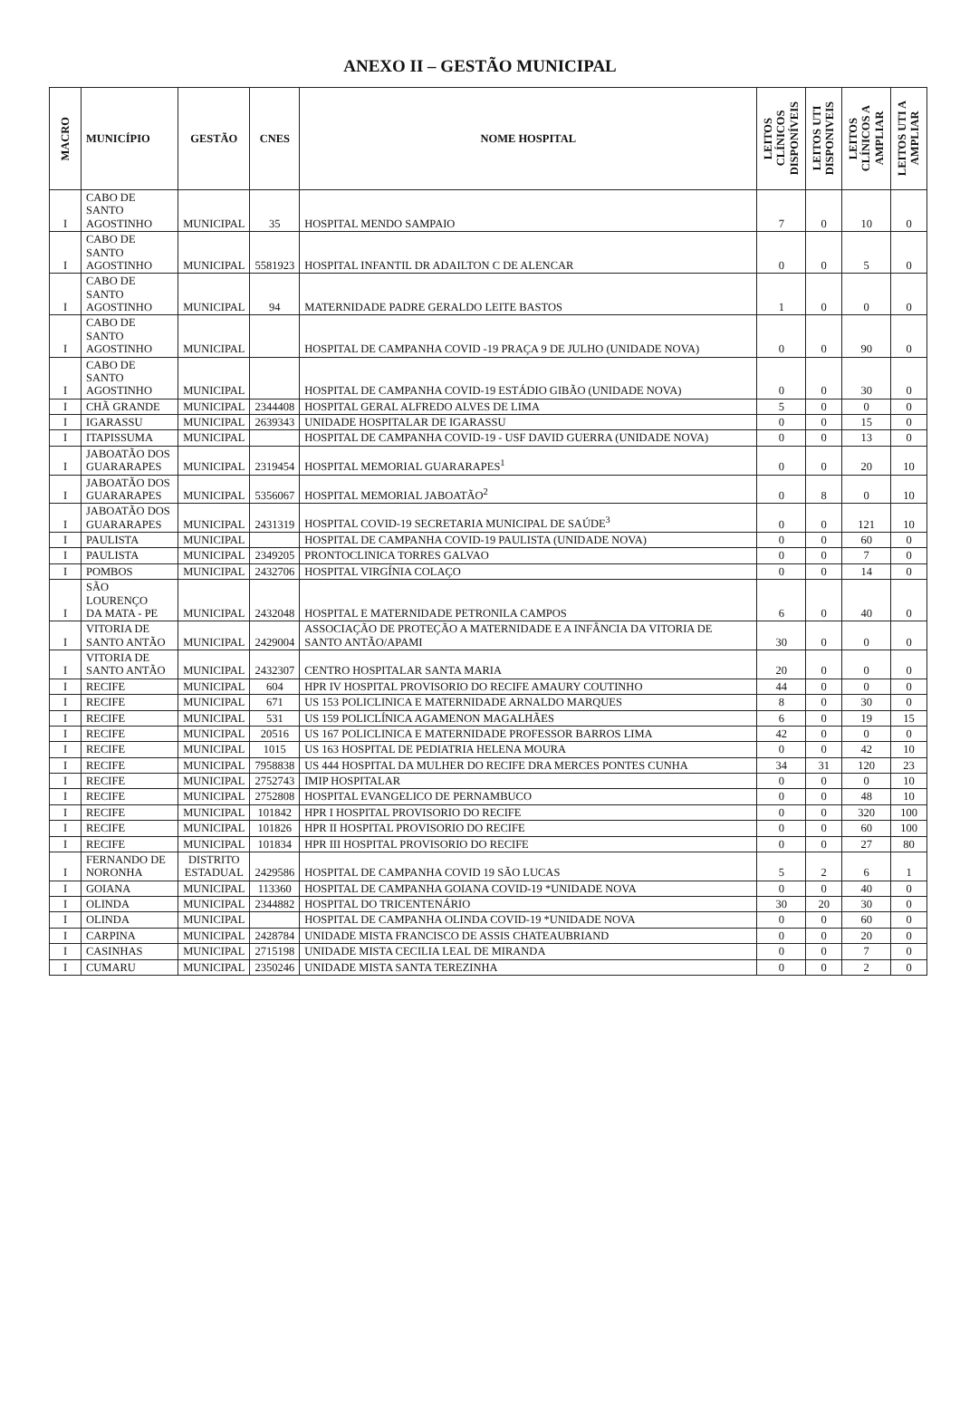ANEXO II – GESTÃO MUNICIPAL
| MACRO | MUNICÍPIO | GESTÃO | CNES | NOME HOSPITAL | LEITOS CLÍNICOS DISPONÍVEIS | LEITOS UTI DISPONIVEIS | LEITOS CLÍNICOS A AMPLIAR | LEITOS UTI A AMPLIAR |
| --- | --- | --- | --- | --- | --- | --- | --- | --- |
| I | CABO DE SANTO AGOSTINHO | MUNICIPAL | 35 | HOSPITAL MENDO SAMPAIO | 7 | 0 | 10 | 0 |
| I | CABO DE SANTO AGOSTINHO | MUNICIPAL | 5581923 | HOSPITAL INFANTIL DR ADAILTON C DE ALENCAR | 0 | 0 | 5 | 0 |
| I | CABO DE SANTO AGOSTINHO | MUNICIPAL | 94 | MATERNIDADE PADRE GERALDO LEITE BASTOS | 1 | 0 | 0 | 0 |
| I | CABO DE SANTO AGOSTINHO | MUNICIPAL | | HOSPITAL DE CAMPANHA COVID -19 PRAÇA 9 DE JULHO (UNIDADE NOVA) | 0 | 0 | 90 | 0 |
| I | CABO DE SANTO AGOSTINHO | MUNICIPAL | | HOSPITAL DE CAMPANHA COVID-19 ESTÁDIO GIBÃO (UNIDADE NOVA) | 0 | 0 | 30 | 0 |
| I | CHÃ GRANDE | MUNICIPAL | 2344408 | HOSPITAL GERAL ALFREDO ALVES DE LIMA | 5 | 0 | 0 | 0 |
| I | IGARASSU | MUNICIPAL | 2639343 | UNIDADE HOSPITALAR DE IGARASSU | 0 | 0 | 15 | 0 |
| I | ITAPISSUMA | MUNICIPAL | | HOSPITAL DE CAMPANHA COVID-19 - USF DAVID GUERRA (UNIDADE NOVA) | 0 | 0 | 13 | 0 |
| I | JABOATÃO DOS GUARARAPES | MUNICIPAL | 2319454 | HOSPITAL MEMORIAL GUARARAPES<sup>1</sup> | 0 | 0 | 20 | 10 |
| I | JABOATÃO DOS GUARARAPES | MUNICIPAL | 5356067 | HOSPITAL MEMORIAL JABOATÃO<sup>2</sup> | 0 | 8 | 0 | 10 |
| I | JABOATÃO DOS GUARARAPES | MUNICIPAL | 2431319 | HOSPITAL COVID-19 SECRETARIA MUNICIPAL DE SAÚDE<sup>3</sup> | 0 | 0 | 121 | 10 |
| I | PAULISTA | MUNICIPAL | | HOSPITAL DE CAMPANHA COVID-19 PAULISTA (UNIDADE NOVA) | 0 | 0 | 60 | 0 |
| I | PAULISTA | MUNICIPAL | 2349205 | PRONTOCLINICA TORRES GALVAO | 0 | 0 | 7 | 0 |
| I | POMBOS | MUNICIPAL | 2432706 | HOSPITAL VIRGÍNIA COLAÇO | 0 | 0 | 14 | 0 |
| I | SÃO LOURENÇO DA MATA - PE | MUNICIPAL | 2432048 | HOSPITAL E MATERNIDADE PETRONILA CAMPOS | 6 | 0 | 40 | 0 |
| I | VITORIA DE SANTO ANTÃO | MUNICIPAL | 2429004 | ASSOCIAÇÃO DE PROTEÇÃO A MATERNIDADE E A INFÂNCIA DA VITORIA DE SANTO ANTÃO/APAMI | 30 | 0 | 0 | 0 |
| I | VITORIA DE SANTO ANTÃO | MUNICIPAL | 2432307 | CENTRO HOSPITALAR SANTA MARIA | 20 | 0 | 0 | 0 |
| I | RECIFE | MUNICIPAL | 604 | HPR IV HOSPITAL PROVISORIO DO RECIFE AMAURY COUTINHO | 44 | 0 | 0 | 0 |
| I | RECIFE | MUNICIPAL | 671 | US 153 POLICLINICA E MATERNIDADE ARNALDO MARQUES | 8 | 0 | 30 | 0 |
| I | RECIFE | MUNICIPAL | 531 | US 159 POLICLÍNICA AGAMENON MAGALHÃES | 6 | 0 | 19 | 15 |
| I | RECIFE | MUNICIPAL | 20516 | US 167 POLICLINICA E MATERNIDADE PROFESSOR BARROS LIMA | 42 | 0 | 0 | 0 |
| I | RECIFE | MUNICIPAL | 1015 | US 163 HOSPITAL DE PEDIATRIA HELENA MOURA | 0 | 0 | 42 | 10 |
| I | RECIFE | MUNICIPAL | 7958838 | US 444 HOSPITAL DA MULHER DO RECIFE DRA MERCES PONTES CUNHA | 34 | 31 | 120 | 23 |
| I | RECIFE | MUNICIPAL | 2752743 | IMIP HOSPITALAR | 0 | 0 | 0 | 10 |
| I | RECIFE | MUNICIPAL | 2752808 | HOSPITAL EVANGELICO DE PERNAMBUCO | 0 | 0 | 48 | 10 |
| I | RECIFE | MUNICIPAL | 101842 | HPR I HOSPITAL PROVISORIO DO RECIFE | 0 | 0 | 320 | 100 |
| I | RECIFE | MUNICIPAL | 101826 | HPR II HOSPITAL PROVISORIO DO RECIFE | 0 | 0 | 60 | 100 |
| I | RECIFE | MUNICIPAL | 101834 | HPR III HOSPITAL PROVISORIO DO RECIFE | 0 | 0 | 27 | 80 |
| I | FERNANDO DE NORONHA | DISTRITO ESTADUAL | 2429586 | HOSPITAL DE CAMPANHA COVID 19 SÃO LUCAS | 5 | 2 | 6 | 1 |
| I | GOIANA | MUNICIPAL | 113360 | HOSPITAL DE CAMPANHA GOIANA COVID-19 *UNIDADE NOVA | 0 | 0 | 40 | 0 |
| I | OLINDA | MUNICIPAL | 2344882 | HOSPITAL DO TRICENTENÁRIO | 30 | 20 | 30 | 0 |
| I | OLINDA | MUNICIPAL | | HOSPITAL DE CAMPANHA OLINDA COVID-19 *UNIDADE NOVA | 0 | 0 | 60 | 0 |
| I | CARPINA | MUNICIPAL | 2428784 | UNIDADE MISTA FRANCISCO DE ASSIS CHATEAUBRIAND | 0 | 0 | 20 | 0 |
| I | CASINHAS | MUNICIPAL | 2715198 | UNIDADE MISTA CECILIA LEAL DE MIRANDA | 0 | 0 | 7 | 0 |
| I | CUMARU | MUNICIPAL | 2350246 | UNIDADE MISTA SANTA TEREZINHA | 0 | 0 | 2 | 0 |
​